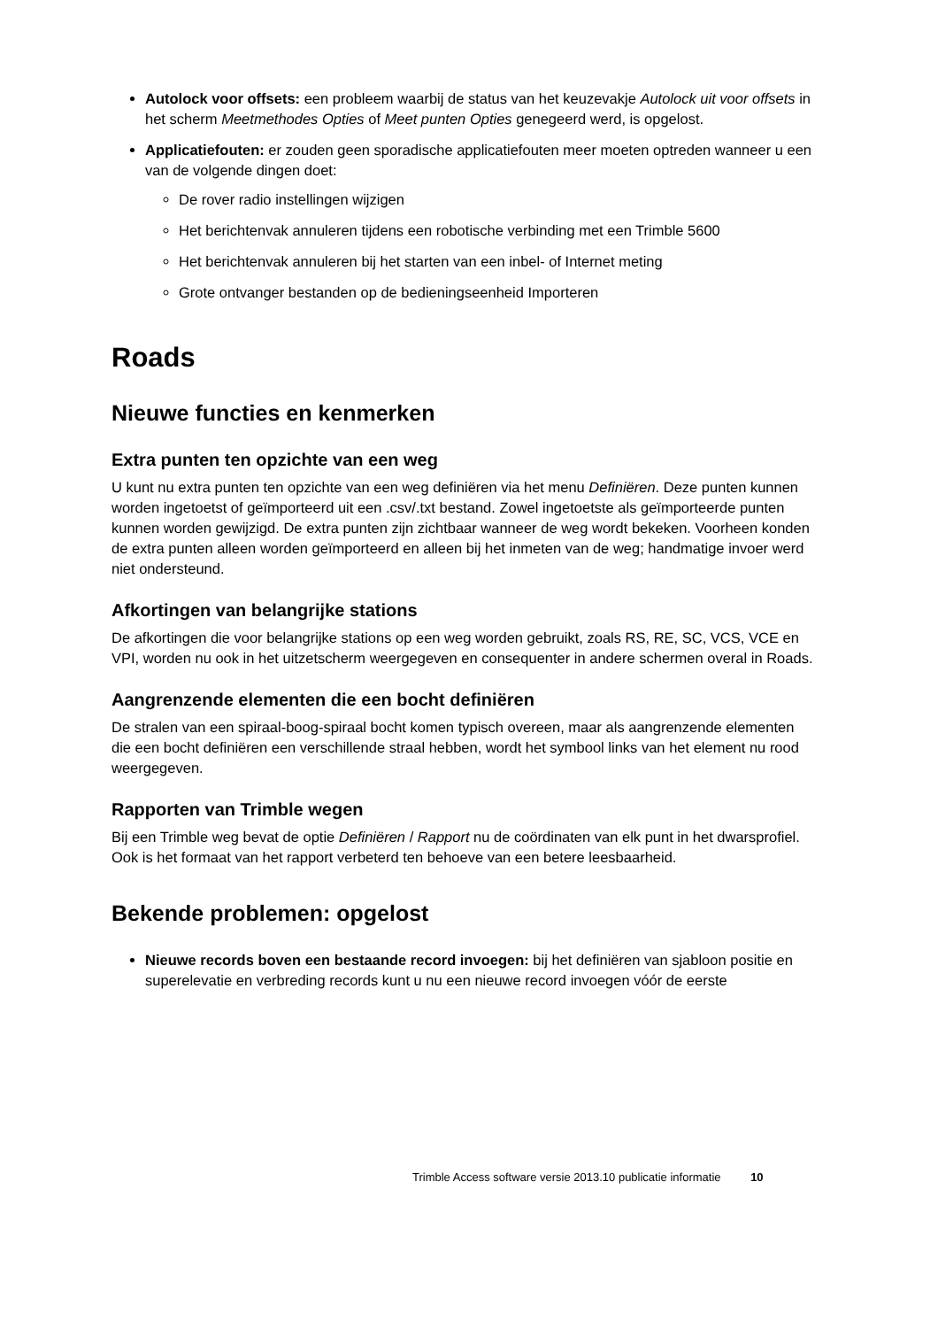Autolock voor offsets: een probleem waarbij de status van het keuzevakje Autolock uit voor offsets in het scherm Meetmethodes Opties of Meet punten Opties genegeerd werd, is opgelost.
Applicatiefouten: er zouden geen sporadische applicatiefouten meer moeten optreden wanneer u een van de volgende dingen doet:
De rover radio instellingen wijzigen
Het berichtenvak annuleren tijdens een robotische verbinding met een Trimble 5600
Het berichtenvak annuleren bij het starten van een inbel- of Internet meting
Grote ontvanger bestanden op de bedieningseenheid Importeren
Roads
Nieuwe functies en kenmerken
Extra punten ten opzichte van een weg
U kunt nu extra punten ten opzichte van een weg definiëren via het menu Definiëren. Deze punten kunnen worden ingetoetst of geïmporteerd uit een .csv/.txt bestand. Zowel ingetoetste als geïmporteerde punten kunnen worden gewijzigd. De extra punten zijn zichtbaar wanneer de weg wordt bekeken. Voorheen konden de extra punten alleen worden geïmporteerd en alleen bij het inmeten van de weg; handmatige invoer werd niet ondersteund.
Afkortingen van belangrijke stations
De afkortingen die voor belangrijke stations op een weg worden gebruikt, zoals RS, RE, SC, VCS, VCE en VPI, worden nu ook in het uitzetscherm weergegeven en consequenter in andere schermen overal in Roads.
Aangrenzende elementen die een bocht definiëren
De stralen van een spiraal-boog-spiraal bocht komen typisch overeen, maar als aangrenzende elementen die een bocht definiëren een verschillende straal hebben, wordt het symbool links van het element nu rood weergegeven.
Rapporten van Trimble wegen
Bij een Trimble weg bevat de optie Definiëren / Rapport nu de coördinaten van elk punt in het dwarsprofiel. Ook is het formaat van het rapport verbeterd ten behoeve van een betere leesbaarheid.
Bekende problemen: opgelost
Nieuwe records boven een bestaande record invoegen: bij het definiëren van sjabloon positie en superelevatie en verbreding records kunt u nu een nieuwe record invoegen vóór de eerste
Trimble Access software versie 2013.10 publicatie informatie 10